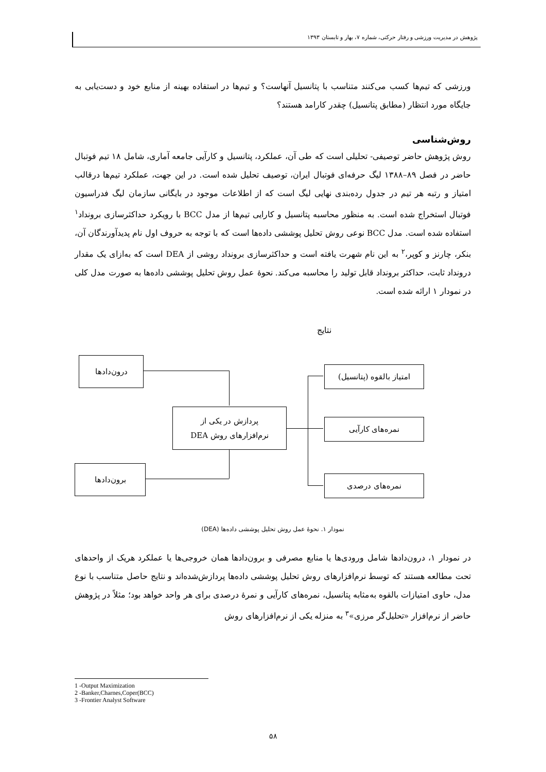پژوهش در مدیریت ورزشی و رفتار حرکتی، شماره ۷، بهار و تابستان ۱۳۹۳
ورزشی که تیم‌ها کسب می‌کنند متناسب با پتانسیل آنهاست؟ و تیم‌ها در استفاده بهینه از منابع خود و دست‌یابی به جایگاه مورد انتظار (مطابق پتانسیل) چقدر کارامد هستند؟
روش‌شناسی
روش پژوهش حاضر توصیفی- تحلیلی است که طی آن، عملکرد، پتانسیل و کارآیی جامعه آماری، شامل ۱۸ تیم فوتبال حاضر در فصل ۸۹–۱۳۸۸ لیگ حرفه‌ای فوتبال ایران، توصیف تحلیل شده است. در این جهت، عملکرد تیم‌ها درقالب امتیاز و رتبه هر تیم در جدول رده‌بندی نهایی لیگ است که از اطلاعات موجود در بایگانی سازمان لیگ فدراسیون فوتبال استخراج شده است. به منظور محاسبه پتانسیل و کارایی تیم‌ها از مدل BCC با رویکرد حداکثرسازی برونداد<sup>۱</sup> استفاده شده است. مدل BCC نوعی روش تحلیل پوششی داده‌ها است که با توجه به حروف اول نام پدیدآورندگان آن، بنکر، چارنز و کوپر،<sup>۲</sup> به این نام شهرت یافته است و حداکثرسازی برونداد روشی از DEA است که به‌ازای یک مقدار درونداد ثابت، حداکثر برونداد قابل تولید را محاسبه می‌کند. نحوهٔ عمل روش تحلیل پوششی داده‌ها به صورت مدل کلی در نمودار ۱ ارائه شده است.
نتایج
درون‌دادها
برون‌دادها
پردازش در یکی از
نرم‌افزارهای روش DEA
امتیاز بالقوه (پتانسیل)
نمره‌های کارآیی
نمره‌های درصدی
نمودار ۱. نحوهٔ عمل روش تحلیل پوششی داده‌ها (DEA)
در نمودار ۱، درون‌دادها شامل ورودی‌ها یا منابع مصرفی و برون‌دادها همان خروجی‌ها یا عملکرد هریک از واحدهای تحت مطالعه هستند که توسط نرم‌افزارهای روش تحلیل پوششی داده‌ها پردازش‌شده‌اند و نتایج حاصل متناسب با نوع مدل، حاوی امتیازات بالقوه به‌مثابه پتانسیل، نمره‌های کارآیی و نمرهٔ درصدی برای هر واحد خواهد بود؛ مثلاً در پژوهش حاضر از نرم‌افزار «تحلیل‌گر مرزی»<sup>۳</sup> به منزله یکی از نرم‌افزارهای روش
1 -Output Maximization
2 -Banker,Charnes,Coper(BCC)
3 -Frontier Analyst Software
۵۸